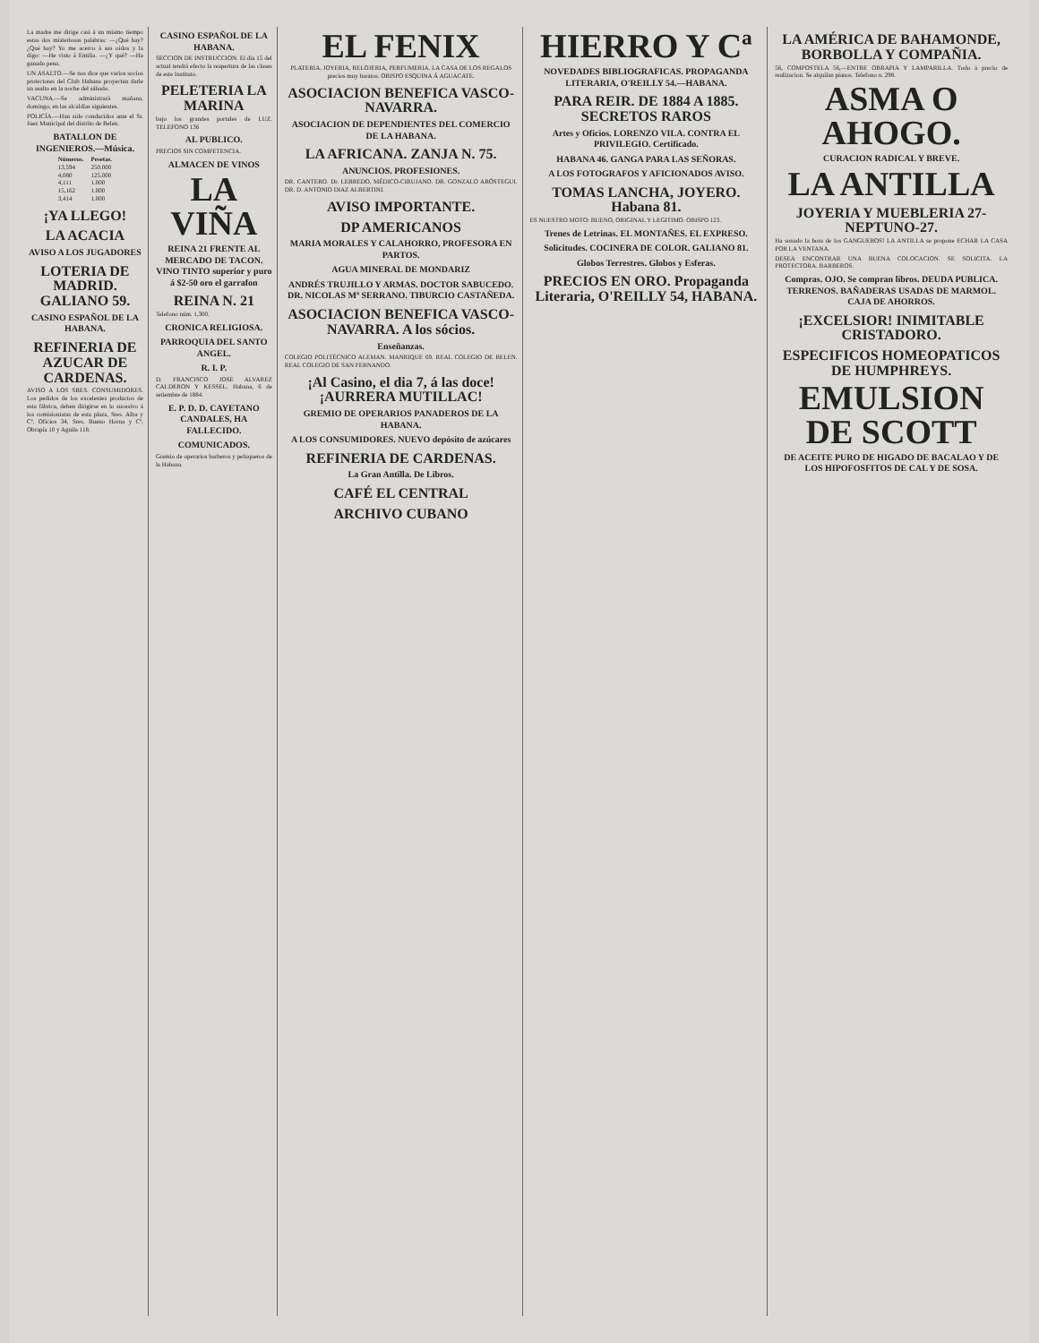La madre me dirige casi á un mismo tiempo estas dos misteriosas palabras: —¿Qué hay? ¿Qué hay? Yo me acerco á sus oidos y la digo: —He visto á Emilia. —¿Y qué? —Ha ganado pena.
UN ASALTO.—Se nos dice que varios socios protectores del Club Habana proyectan darle un asalto en la noche del sábado.
VACUNA.—Se administrará mañana, domingo, en las alcaldías siguientes.
POLICÍA.—Han sido conducidos ante el Sr. Juez Municipal del distrito de Belen.
BATALLON DE INGENIEROS.—Música.
| Números. | Pesetas. |
| --- | --- |
| 13,594 | 250.000 |
| 4,080 | 125.000 |
| 4,111 | 1.000 |
| 15,162 | 1.000 |
| 3,414 | 1.000 |
¡YA LLEGO!
LA ACACIA
AVISO A LOS JUGADORES
LOTERIA DE MADRID. GALIANO 59.
CASINO ESPAÑOL DE LA HABANA.
REFINERIA DE AZUCAR DE CARDENAS.
AVISO A LOS SRES. CONSUMIDORES. Los pedidos de los excelentes productos de esta fábrica, deben dirigirse en lo sucesivo á los comisionistas de esta plaza, Sres. Alba y Cª, Oficios 34, Sres. Bueno Horna y Cª, Obrapía 10 y Aguila 118.
CASINO ESPAÑOL DE LA HABANA.
SECCION DE INSTRUCCION. El dia 15 del actual tendrá efecto la reapertura de las clases de este Instituto.
PELETERIA LA MARINA
bajo los grandes portales de LUZ. TELEFONO 136
AL PUBLICO.
PRECIOS SIN COMPETENCIA.
ALMACEN DE VINOS
LA VIÑA
REINA 21 FRENTE AL MERCADO DE TACON. VINO TINTO superior y puro á $2-50 oro el garrafon
REINA N. 21
Telefono núm. 1,300.
CRONICA RELIGIOSA.
PARROQUIA DEL SANTO ANGEL.
R. I. P.
D. FRANCISCO JOSE ALVAREZ CALDERON Y KESSEL. Habana, 6 de setiembre de 1884.
E. P. D. D. CAYETANO CANDALES, HA FALLECIDO.
COMUNICADOS.
Gremio de operarios barberos y peluqueros de la Habana.
EL FENIX
PLATERIA, JOYERIA, RELOJERIA, PERFUMERIA. LA CASA DE LOS REGALOS precios muy baratos. OBISPO ESQUINA Á AGUACATE.
ASOCIACION BENEFICA VASCO-NAVARRA.
ASOCIACION DE DEPENDIENTES DEL COMERCIO DE LA HABANA.
LA AFRICANA. ZANJA N. 75.
ANUNCIOS. PROFESIONES.
DR. CANTERO. Dr. LEBREDO, MÉDICO-CIRUJANO. DR. GONZALO ARÓSTEGUI. DR. D. ANTONIO DIAZ ALBERTINI.
AVISO IMPORTANTE.
DP AMERICANOS
MARIA MORALES Y CALAHORRO, PROFESORA EN PARTOS.
AGUA MINERAL DE MONDARIZ
ANDRÉS TRUJILLO Y ARMAS. DOCTOR SABUCEDO. DR. NICOLAS Mª SERRANO. TIBURCIO CASTAÑEDA.
ASOCIACION BENEFICA VASCO-NAVARRA. A los sócios.
Enseñanzas.
COLEGIO POLITÉCNICO ALEMAN. MANRIQUE 69. REAL COLEGIO DE BELEN. REAL COLEGIO DE SAN FERNANDO.
¡Al Casino, el dia 7, á las doce! ¡AURRERA MUTILLAC!
GREMIO DE OPERARIOS PANADEROS DE LA HABANA.
A LOS CONSUMIDORES. NUEVO depósito de azúcares
REFINERIA DE CARDENAS.
La Gran Antilla. De Libros.
CAFÉ EL CENTRAL
ARCHIVO CUBANO
HIERRO Y Cª
NOVEDADES BIBLIOGRAFICAS. PROPAGANDA LITERARIA, O'REILLY 54.—HABANA.
PARA REIR. DE 1884 A 1885. SECRETOS RAROS
Artes y Oficios. LORENZO VILA. CONTRA EL PRIVILEGIO. Certificado.
HABANA 46. GANGA PARA LAS SEÑORAS.
A LOS FOTOGRAFOS Y AFICIONADOS AVISO.
TOMAS LANCHA, JOYERO. Habana 81.
ES NUESTRO MOTO: BUENO, ORIGINAL Y LEGITIMO. OBISPO 123.
Trenes de Letrinas. EL MONTAÑES. EL EXPRESO.
Solicitudes. COCINERA DE COLOR. GALIANO 81.
Globos Terrestres. Globos y Esferas.
PRECIOS EN ORO. Propaganda Literaria, O'REILLY 54, HABANA.
LA AMÉRICA DE BAHAMONDE, BORBOLLA Y COMPAÑIA.
56, COMPOSTELA 56,—ENTRE OBRAPIA Y LAMPARILLA. Todo á precio de realizacion. Se alquilan pianos. Telefono n. 298.
ASMA O AHOGO.
CURACION RADICAL Y BREVE.
LA ANTILLA
JOYERIA Y MUEBLERIA 27-NEPTUNO-27.
Ha sonado la hora de los GANGUEROS! LA ANTILLA se propone ECHAR LA CASA POR LA VENTANA.
DESEA ENCONTRAR UNA BUENA COLOCACION. SE SOLICITA. LA PROTECTORA. BARBEROS.
Compras. OJO. Se compran libros. DEUDA PUBLICA. TERRENOS. BAÑADERAS USADAS DE MARMOL. CAJA DE AHORROS.
¡EXCELSIOR! INIMITABLE CRISTADORO.
ESPECIFICOS HOMEOPATICOS DE HUMPHREYS.
EMULSION DE SCOTT
DE ACEITE PURO DE HIGADO DE BACALAO Y DE LOS HIPOFOSFITOS DE CAL Y DE SOSA.